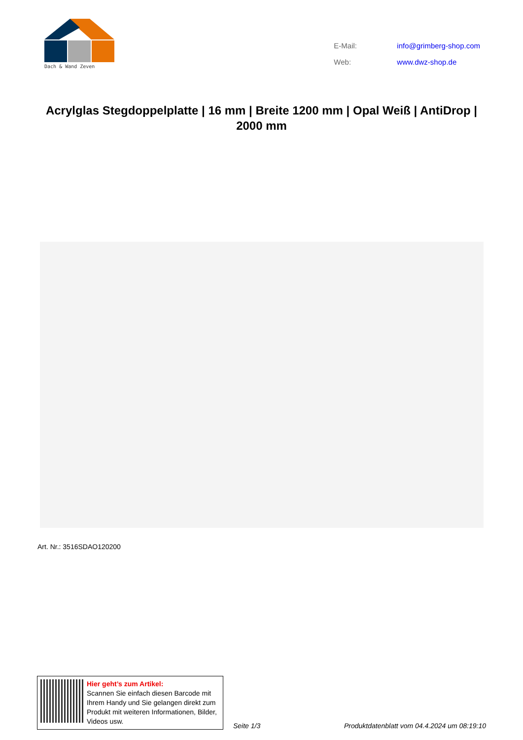Dach & Wand Zeven
| E-Mail: | info@grimberg-shop.com |
| Web: | www.dwz-shop.de |
Acrylglas Stegdoppelplatte | 16 mm | Breite 1200 mm | Opal Weiß | AntiDrop | 2000 mm
Art. Nr.: 3516SDAO120200
Hier geht’s zum Artikel:
Scannen Sie einfach diesen Barcode mit Ihrem Handy und Sie gelangen direkt zum Produkt mit weiteren Informationen, Bilder, Videos usw.
Seite 1/3
Produktdatenblatt vom 04.4.2024 um 08:19:10